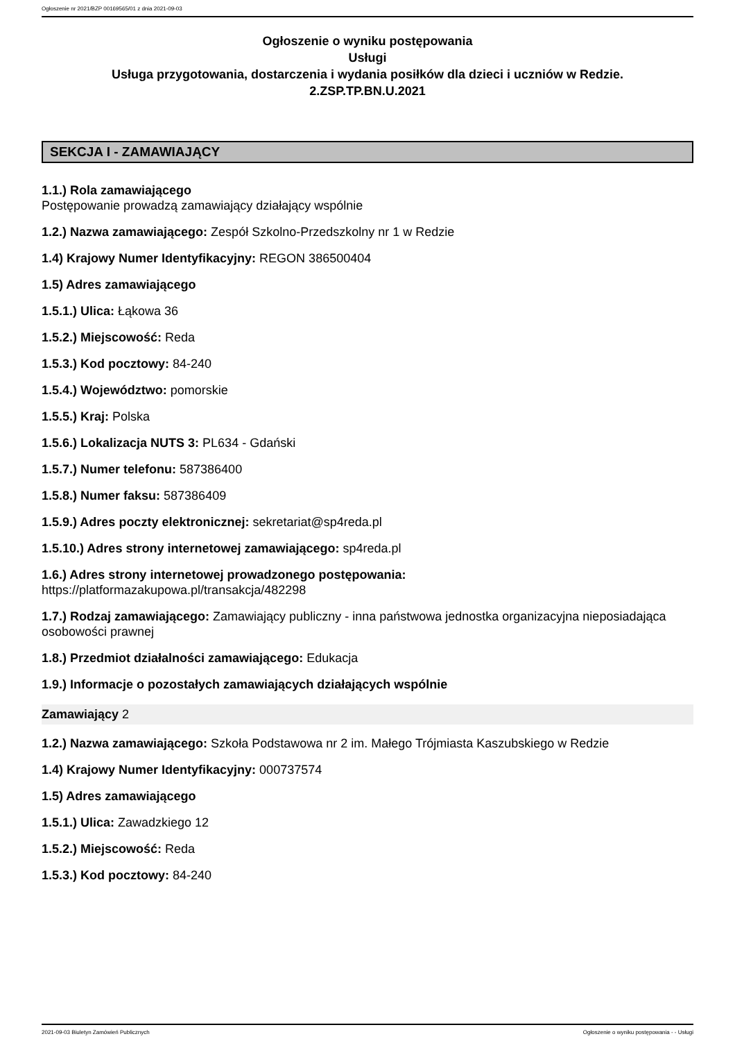Ogłoszenie nr 2021/BZP 00169565/01 z dnia 2021-09-03
Ogłoszenie o wyniku postępowania
Usługi
Usługa przygotowania, dostarczenia i wydania posiłków dla dzieci i uczniów w Redzie.
2.ZSP.TP.BN.U.2021
SEKCJA I - ZAMAWIAJĄCY
1.1.) Rola zamawiającego
Postępowanie prowadzą zamawiający działający wspólnie
1.2.) Nazwa zamawiającego: Zespół Szkolno-Przedszkolny nr 1 w Redzie
1.4) Krajowy Numer Identyfikacyjny: REGON 386500404
1.5) Adres zamawiającego
1.5.1.) Ulica: Łąkowa 36
1.5.2.) Miejscowość: Reda
1.5.3.) Kod pocztowy: 84-240
1.5.4.) Województwo: pomorskie
1.5.5.) Kraj: Polska
1.5.6.) Lokalizacja NUTS 3: PL634 - Gdański
1.5.7.) Numer telefonu: 587386400
1.5.8.) Numer faksu: 587386409
1.5.9.) Adres poczty elektronicznej: sekretariat@sp4reda.pl
1.5.10.) Adres strony internetowej zamawiającego: sp4reda.pl
1.6.) Adres strony internetowej prowadzonego postępowania:
https://platformazakupowa.pl/transakcja/482298
1.7.) Rodzaj zamawiającego: Zamawiający publiczny - inna państwowa jednostka organizacyjna nieposiadająca osobowości prawnej
1.8.) Przedmiot działalności zamawiającego: Edukacja
1.9.) Informacje o pozostałych zamawiających działających wspólnie
Zamawiający 2
1.2.) Nazwa zamawiającego: Szkoła Podstawowa nr 2 im. Małego Trójmiasta Kaszubskiego w Redzie
1.4) Krajowy Numer Identyfikacyjny: 000737574
1.5) Adres zamawiającego
1.5.1.) Ulica: Zawadzkiego 12
1.5.2.) Miejscowość: Reda
1.5.3.) Kod pocztowy: 84-240
2021-09-03 Biuletyn Zamówień Publicznych Ogłoszenie o wyniku postępowania - - Usługi